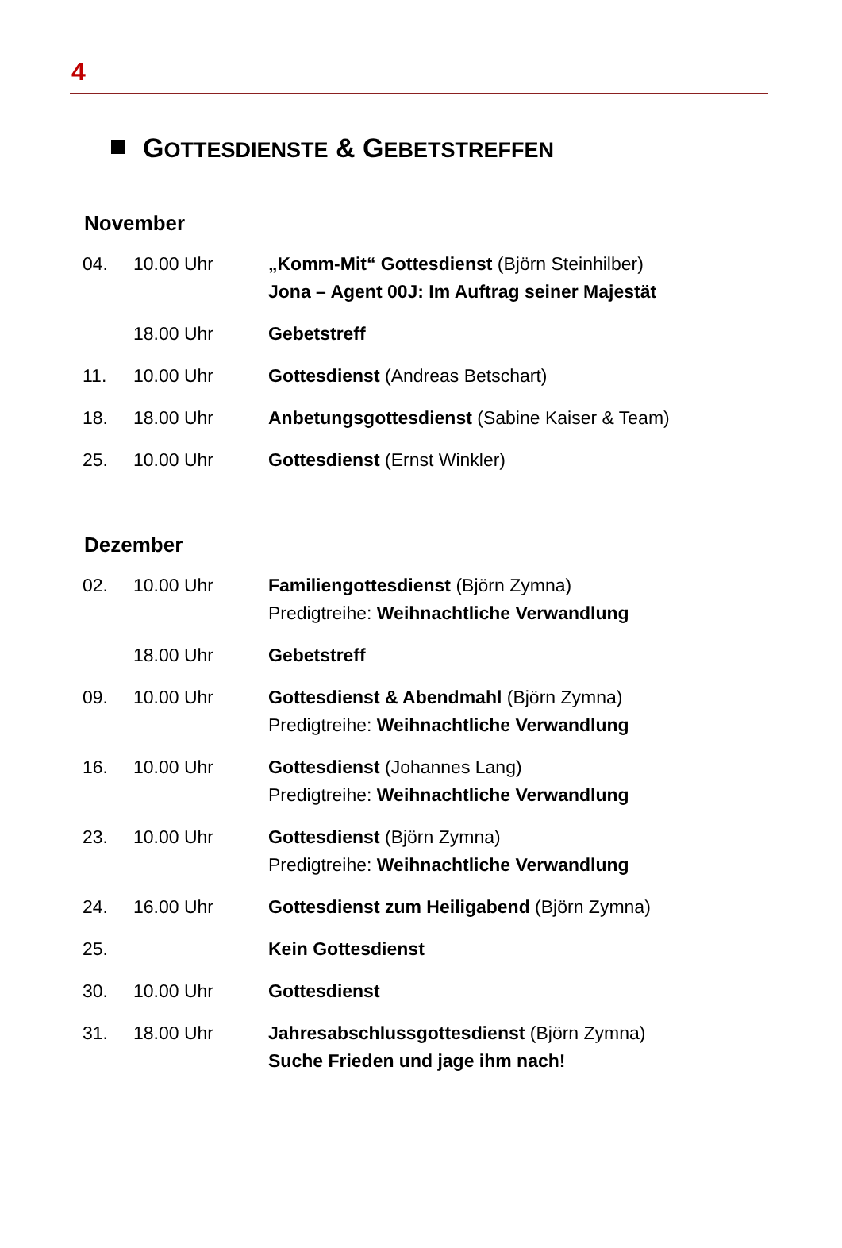4
GOTTESDIENSTE & GEBETSTREFFEN
November
| 04. | 10.00 Uhr | „Komm-Mit“ Gottesdienst (Björn Steinhilber) Jona – Agent 00J: Im Auftrag seiner Majestät |
| | 18.00 Uhr | Gebetstreff |
| 11. | 10.00 Uhr | Gottesdienst (Andreas Betschart) |
| 18. | 18.00 Uhr | Anbetungsgottesdienst (Sabine Kaiser & Team) |
| 25. | 10.00 Uhr | Gottesdienst (Ernst Winkler) |
Dezember
| 02. | 10.00 Uhr | Familiengottesdienst (Björn Zymna) Predigtreihe: Weihnachtliche Verwandlung |
| | 18.00 Uhr | Gebetstreff |
| 09. | 10.00 Uhr | Gottesdienst & Abendmahl (Björn Zymna) Predigtreihe: Weihnachtliche Verwandlung |
| 16. | 10.00 Uhr | Gottesdienst (Johannes Lang) Predigtreihe: Weihnachtliche Verwandlung |
| 23. | 10.00 Uhr | Gottesdienst (Björn Zymna) Predigtreihe: Weihnachtliche Verwandlung |
| 24. | 16.00 Uhr | Gottesdienst zum Heiligabend (Björn Zymna) |
| 25. | | Kein Gottesdienst |
| 30. | 10.00 Uhr | Gottesdienst |
| 31. | 18.00 Uhr | Jahresabschlussgottesdienst (Björn Zymna) Suche Frieden und jage ihm nach! |